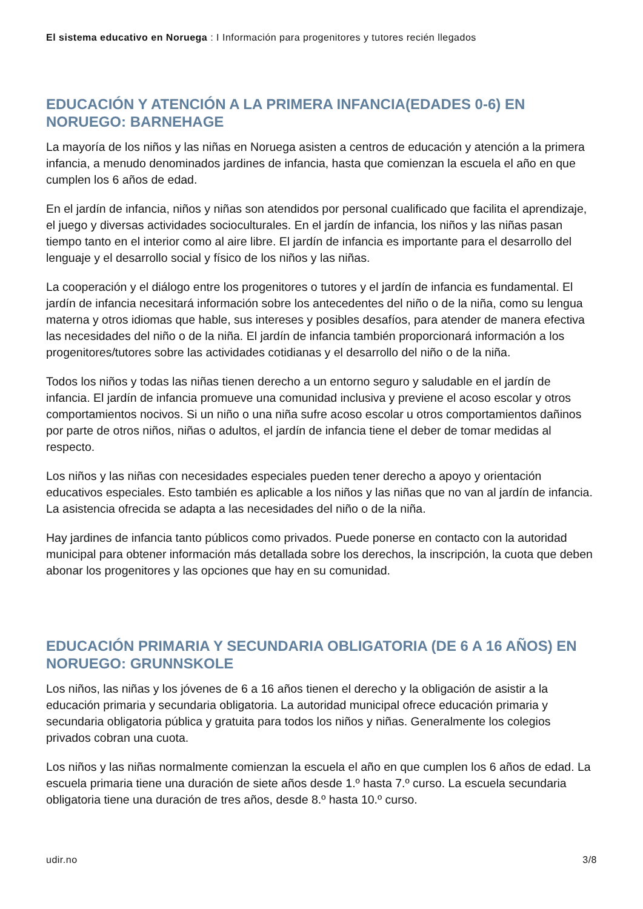El sistema educativo en Noruega : I Información para progenitores y tutores recién llegados
EDUCACIÓN Y ATENCIÓN A LA PRIMERA INFANCIA(EDADES 0-6) EN NORUEGO: BARNEHAGE
La mayoría de los niños y las niñas en Noruega asisten a centros de educación y atención a la primera infancia, a menudo denominados jardines de infancia, hasta que comienzan la escuela el año en que cumplen los 6 años de edad.
En el jardín de infancia, niños y niñas son atendidos por personal cualificado que facilita el aprendizaje, el juego y diversas actividades socioculturales. En el jardín de infancia, los niños y las niñas pasan tiempo tanto en el interior como al aire libre. El jardín de infancia es importante para el desarrollo del lenguaje y el desarrollo social y físico de los niños y las niñas.
La cooperación y el diálogo entre los progenitores o tutores y el jardín de infancia es fundamental. El jardín de infancia necesitará información sobre los antecedentes del niño o de la niña, como su lengua materna y otros idiomas que hable, sus intereses y posibles desafíos, para atender de manera efectiva las necesidades del niño o de la niña. El jardín de infancia también proporcionará información a los progenitores/tutores sobre las actividades cotidianas y el desarrollo del niño o de la niña.
Todos los niños y todas las niñas tienen derecho a un entorno seguro y saludable en el jardín de infancia. El jardín de infancia promueve una comunidad inclusiva y previene el acoso escolar y otros comportamientos nocivos. Si un niño o una niña sufre acoso escolar u otros comportamientos dañinos por parte de otros niños, niñas o adultos, el jardín de infancia tiene el deber de tomar medidas al respecto.
Los niños y las niñas con necesidades especiales pueden tener derecho a apoyo y orientación educativos especiales. Esto también es aplicable a los niños y las niñas que no van al jardín de infancia. La asistencia ofrecida se adapta a las necesidades del niño o de la niña.
Hay jardines de infancia tanto públicos como privados. Puede ponerse en contacto con la autoridad municipal para obtener información más detallada sobre los derechos, la inscripción, la cuota que deben abonar los progenitores y las opciones que hay en su comunidad.
EDUCACIÓN PRIMARIA Y SECUNDARIA OBLIGATORIA (DE 6 A 16 AÑOS) EN NORUEGO: GRUNNSKOLE
Los niños, las niñas y los jóvenes de 6 a 16 años tienen el derecho y la obligación de asistir a la educación primaria y secundaria obligatoria. La autoridad municipal ofrece educación primaria y secundaria obligatoria pública y gratuita para todos los niños y niñas. Generalmente los colegios privados cobran una cuota.
Los niños y las niñas normalmente comienzan la escuela el año en que cumplen los 6 años de edad. La escuela primaria tiene una duración de siete años desde 1.º hasta 7.º curso. La escuela secundaria obligatoria tiene una duración de tres años, desde 8.º hasta 10.º curso.
udir.no 3/8